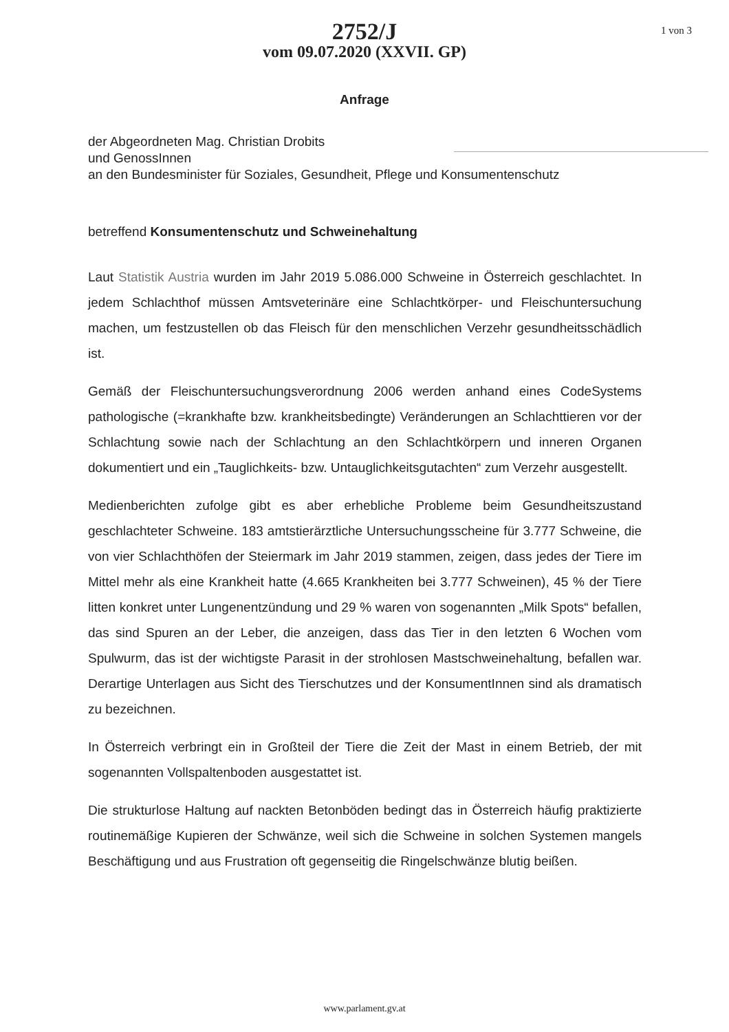2752/J
vom 09.07.2020 (XXVII. GP)
1 von 3
Anfrage
der Abgeordneten Mag. Christian Drobits
und GenossInnen
an den Bundesminister für Soziales, Gesundheit, Pflege und Konsumentenschutz
betreffend Konsumentenschutz und Schweinehaltung
Laut Statistik Austria wurden im Jahr 2019 5.086.000 Schweine in Österreich geschlachtet. In jedem Schlachthof müssen Amtsveterinäre eine Schlachtkörper- und Fleischuntersuchung machen, um festzustellen ob das Fleisch für den menschlichen Verzehr gesundheitsschädlich ist.
Gemäß der Fleischuntersuchungsverordnung 2006 werden anhand eines CodeSystems pathologische (=krankhafte bzw. krankheitsbedingte) Veränderungen an Schlachttieren vor der Schlachtung sowie nach der Schlachtung an den Schlachtkörpern und inneren Organen dokumentiert und ein „Tauglichkeits- bzw. Untauglichkeitsgutachten“ zum Verzehr ausgestellt.
Medienberichten zufolge gibt es aber erhebliche Probleme beim Gesundheitszustand geschlachteter Schweine. 183 amtstierärztliche Untersuchungsscheine für 3.777 Schweine, die von vier Schlachthöfen der Steiermark im Jahr 2019 stammen, zeigen, dass jedes der Tiere im Mittel mehr als eine Krankheit hatte (4.665 Krankheiten bei 3.777 Schweinen), 45 % der Tiere litten konkret unter Lungenentzündung und 29 % waren von sogenannten „Milk Spots“ befallen, das sind Spuren an der Leber, die anzeigen, dass das Tier in den letzten 6 Wochen vom Spulwurm, das ist der wichtigste Parasit in der strohlosen Mastschweinehaltung, befallen war. Derartige Unterlagen aus Sicht des Tierschutzes und der KonsumentInnen sind als dramatisch zu bezeichnen.
In Österreich verbringt ein in Großteil der Tiere die Zeit der Mast in einem Betrieb, der mit sogenannten Vollspaltenboden ausgestattet ist.
Die strukturlose Haltung auf nackten Betonböden bedingt das in Österreich häufig praktizierte routinemäßige Kupieren der Schwänze, weil sich die Schweine in solchen Systemen mangels Beschäftigung und aus Frustration oft gegenseitig die Ringelschwänze blutig beißen.
www.parlament.gv.at